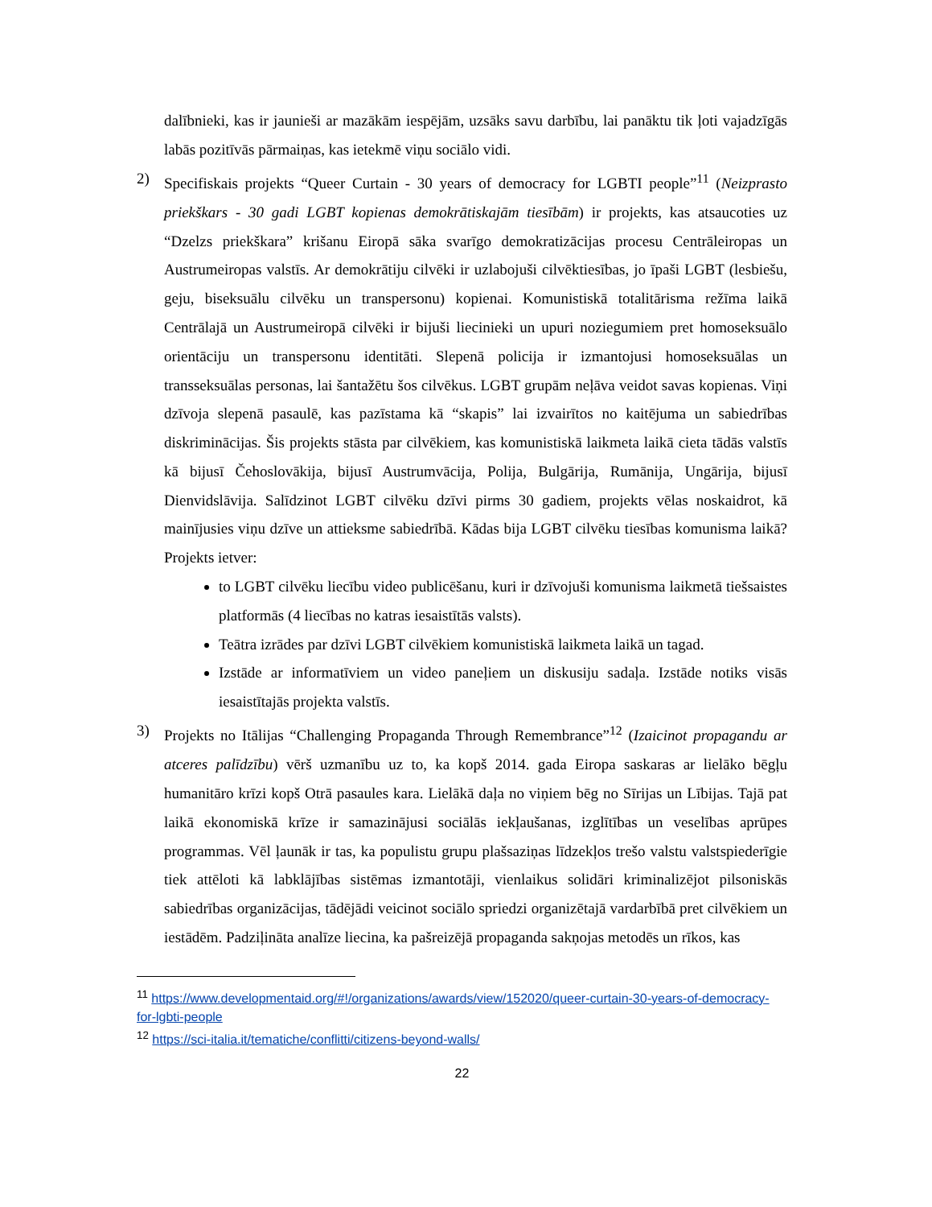dalībnieki, kas ir jaunieši ar mazākām iespējām, uzsāks savu darbību, lai panāktu tik ļoti vajadzīgās labās pozitīvās pārmaiņas, kas ietekmē viņu sociālo vidi.
2) Specifiskais projekts “Queer Curtain - 30 years of democracy for LGBTI people”<sup>11</sup> (Neizprasto priekškars - 30 gadi LGBT kopienas demokrātiskajām tiesībām) ir projekts, kas atsaucoties uz “Dzelzs priekškara” krišanu Eiropā sāka svarīgo demokratizācijas procesu Centrāleiropas un Austrumeiropas valstīs. Ar demokrātiju cilvēki ir uzlabojuši cilvēktiesības, jo īpaši LGBT (lesbiešu, geju, biseksuālu cilvēku un transpersonu) kopienai. Komunistiskā totalitārisma režīma laikā Centrālajā un Austrumeiropā cilvēki ir bijuši liecinieki un upuri noziegumiem pret homoseksuālo orientāciju un transpersonu identitāti. Slepenā policija ir izmantojusi homoseksuālas un transseksuālas personas, lai šantažētu šos cilvēkus. LGBT grupām neļāva veidot savas kopienas. Viņi dzīvoja slepenā pasaulē, kas pazīstama kā “skapis” lai izvairītos no kaitējuma un sabiedrības diskriminācijas. Šis projekts stāsta par cilvēkiem, kas komunistiskā laikmeta laikā cieta tādās valstīs kā bijusī Čehoslovākija, bijusī Austrumvācija, Polija, Bulgārija, Rumānija, Ungārija, bijusī Dienvidslāvija. Salīdzinot LGBT cilvēku dzīvi pirms 30 gadiem, projekts vēlas noskaidrot, kā mainījusies viņu dzīve un attieksme sabiedrībā. Kādas bija LGBT cilvēku tiesības komunisma laikā? Projekts ietver:
to LGBT cilvēku liecību video publicēšanu, kuri ir dzīvojuši komunisma laikmetā tiešsaistes platformās (4 liecības no katras iesaistītās valsts).
Teātra izrādes par dzīvi LGBT cilvēkiem komunistiskā laikmeta laikā un tagad.
Izstāde ar informatīviem un video paneļiem un diskusiju sadaļa. Izstāde notiks visās iesaistītajās projekta valstīs.
3) Projekts no Itālijas “Challenging Propaganda Through Remembrance”<sup>12</sup> (Izaicinot propagandu ar atceres palīdzību) vērš uzmanību uz to, ka kopš 2014. gada Eiropa saskaras ar lielāko bēgļu humanitāro krīzi kopš Otrā pasaules kara. Lielākā daļa no viņiem bēg no Sīrijas un Lībijas. Tajā pat laikā ekonomiskā krīze ir samazinājusi sociālās iekļaušanas, izglītības un veselības aprūpes programmas. Vēl ļaunāk ir tas, ka populistu grupu plašsaziņas līdzekļos trešo valstu valstspiederīgie tiek attēloti kā labklājības sistēmas izmantotāji, vienlaikus solidāri kriminalizējot pilsoniskās sabiedrības organizācijas, tādējādi veicinot sociālo spriedzi organizētajā vardarbībā pret cilvēkiem un iestādēm. Padziļināta analīze liecina, ka pašreizējā propaganda sakņojas metodēs un rīkos, kas
<sup>11</sup> https://www.developmentaid.org/#!/organizations/awards/view/152020/queer-curtain-30-years-of-democracy-for-lgbti-people
<sup>12</sup> https://sci-italia.it/tematiche/conflitti/citizens-beyond-walls/
22